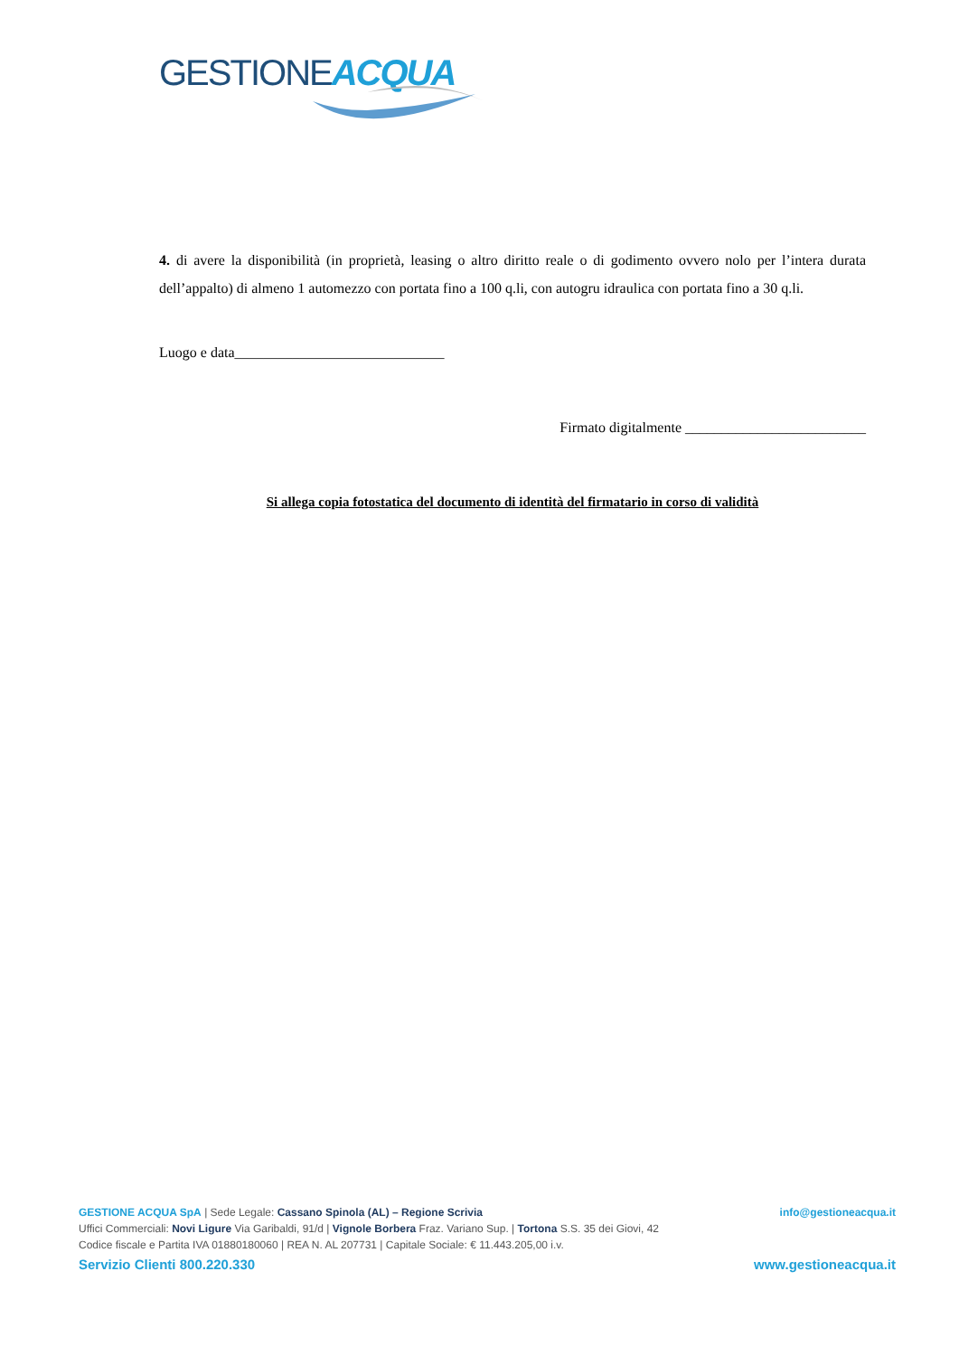GESTIONE ACQUA
4. di avere la disponibilità (in proprietà, leasing o altro diritto reale o di godimento ovvero nolo per l’intera durata dell’appalto) di almeno 1 automezzo con portata fino a 100 q.li, con autogru idraulica con portata fino a 30 q.li.
Luogo e data_____________________________
Firmato digitalmente _________________________
Si allega copia fotostatica del documento di identità del firmatario in corso di validità
GESTIONE ACQUA SpA | Sede Legale: Cassano Spinola (AL) – Regione Scrivia info@gestioneacqua.it
Uffici Commerciali: Novi Ligure Via Garibaldi, 91/d | Vignole Borbera Fraz. Variano Sup. | Tortona S.S. 35 dei Giovi, 42
Codice fiscale e Partita IVA 01880180060 | REA N. AL 207731 | Capitale Sociale: € 11.443.205,00 i.v.
Servizio Clienti 800.220.330 www.gestioneacqua.it